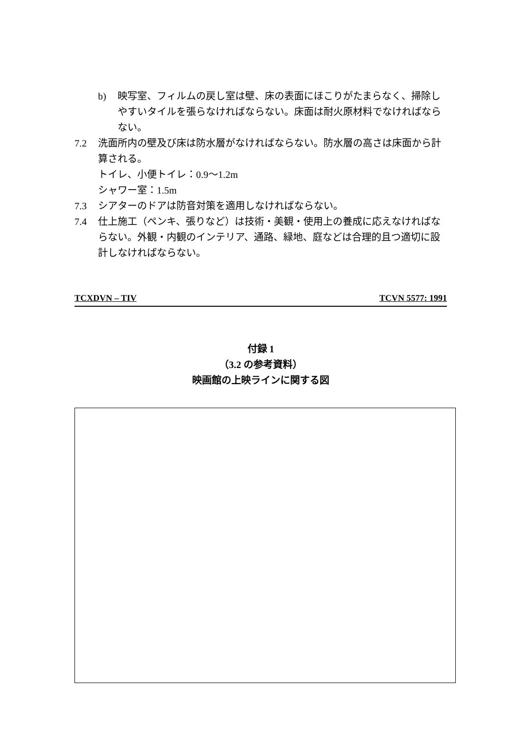b) 映写室、フィルムの戻し室は壁、床の表面にほこりがたまらなく、掃除しやすいタイルを張らなければならない。床面は耐火原材料でなければならない。
7.2 洗面所内の壁及び床は防水層がなければならない。防水層の高さは床面から計算される。
トイレ、小便トイレ：0.9～1.2m
シャワー室：1.5m
7.3 シアターのドアは防音対策を適用しなければならない。
7.4 仕上施工（ペンキ、張りなど）は技術・美観・使用上の養成に応えなければならない。外観・内観のインテリア、通路、緑地、庭などは合理的且つ適切に設計しなければならない。
TCXDVN – TIV TCVN 5577: 1991
付録 1
（3.2 の参考資料）
映画館の上映ラインに関する図